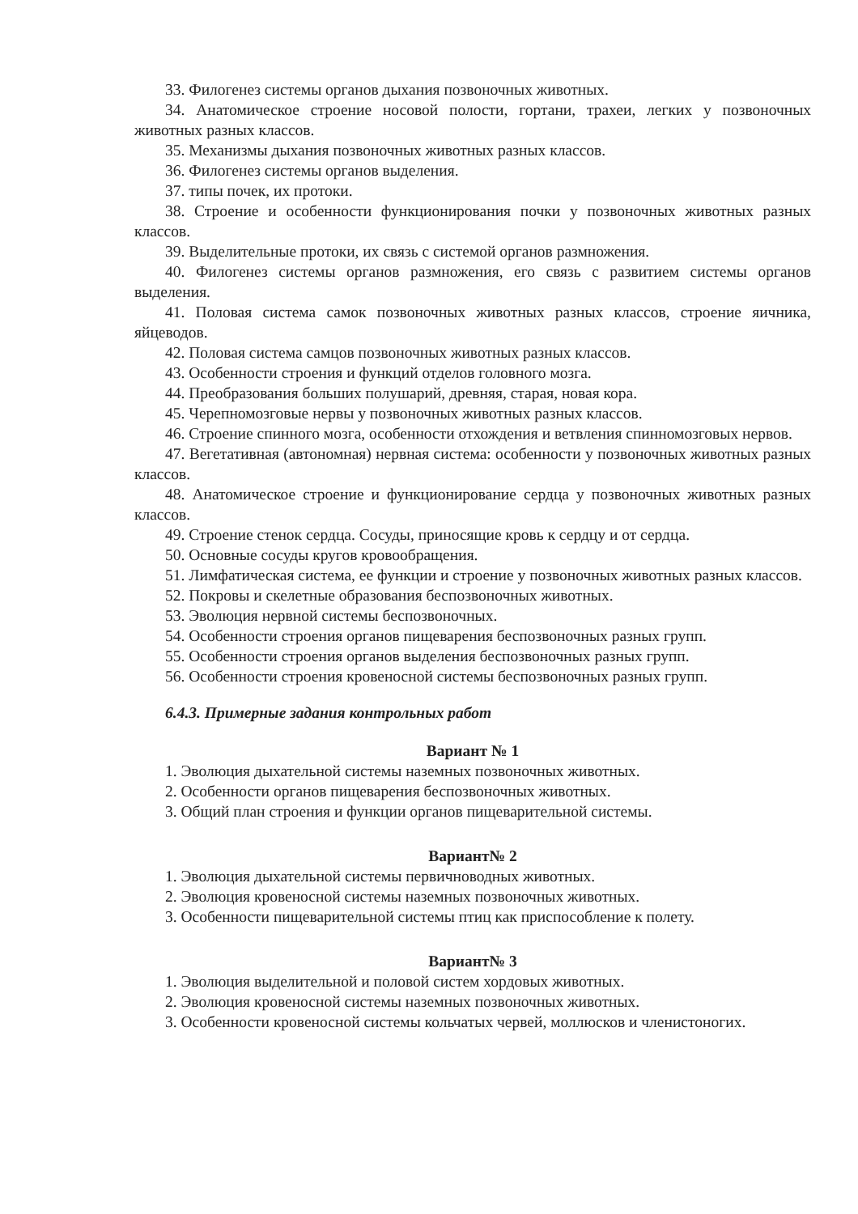33. Филогенез системы органов дыхания позвоночных животных.
34. Анатомическое строение носовой полости, гортани, трахеи, легких у позвоночных животных разных классов.
35. Механизмы дыхания позвоночных животных разных классов.
36. Филогенез системы органов выделения.
37. типы почек, их протоки.
38. Строение и особенности функционирования почки у позвоночных животных разных классов.
39. Выделительные протоки, их связь с системой органов размножения.
40. Филогенез системы органов размножения, его связь с развитием системы органов выделения.
41. Половая система самок позвоночных животных разных классов, строение яичника, яйцеводов.
42. Половая система самцов позвоночных животных разных классов.
43. Особенности строения и функций отделов головного мозга.
44. Преобразования больших полушарий, древняя, старая, новая кора.
45. Черепномозговые нервы у позвоночных животных разных классов.
46. Строение спинного мозга, особенности отхождения и ветвления спинномозговых нервов.
47. Вегетативная (автономная) нервная система: особенности у позвоночных животных разных классов.
48. Анатомическое строение и функционирование сердца у позвоночных животных разных классов.
49. Строение стенок сердца. Сосуды, приносящие кровь к сердцу и от сердца.
50. Основные сосуды кругов кровообращения.
51. Лимфатическая система, ее функции и строение у позвоночных животных разных классов.
52. Покровы и скелетные образования беспозвоночных животных.
53. Эволюция нервной системы беспозвоночных.
54. Особенности строения органов пищеварения беспозвоночных разных групп.
55. Особенности строения органов выделения беспозвоночных разных групп.
56. Особенности строения кровеносной системы беспозвоночных разных групп.
6.4.3. Примерные задания контрольных работ
Вариант № 1
1. Эволюция дыхательной системы наземных позвоночных животных.
2. Особенности органов пищеварения беспозвоночных животных.
3. Общий план строения и функции органов пищеварительной системы.
Вариант№ 2
1. Эволюция дыхательной системы первичноводных животных.
2. Эволюция кровеносной системы наземных позвоночных животных.
3. Особенности пищеварительной системы птиц как приспособление к полету.
Вариант№ 3
1. Эволюция выделительной и половой систем хордовых животных.
2. Эволюция кровеносной системы наземных позвоночных животных.
3. Особенности кровеносной системы кольчатых червей, моллюсков и членистоногих.